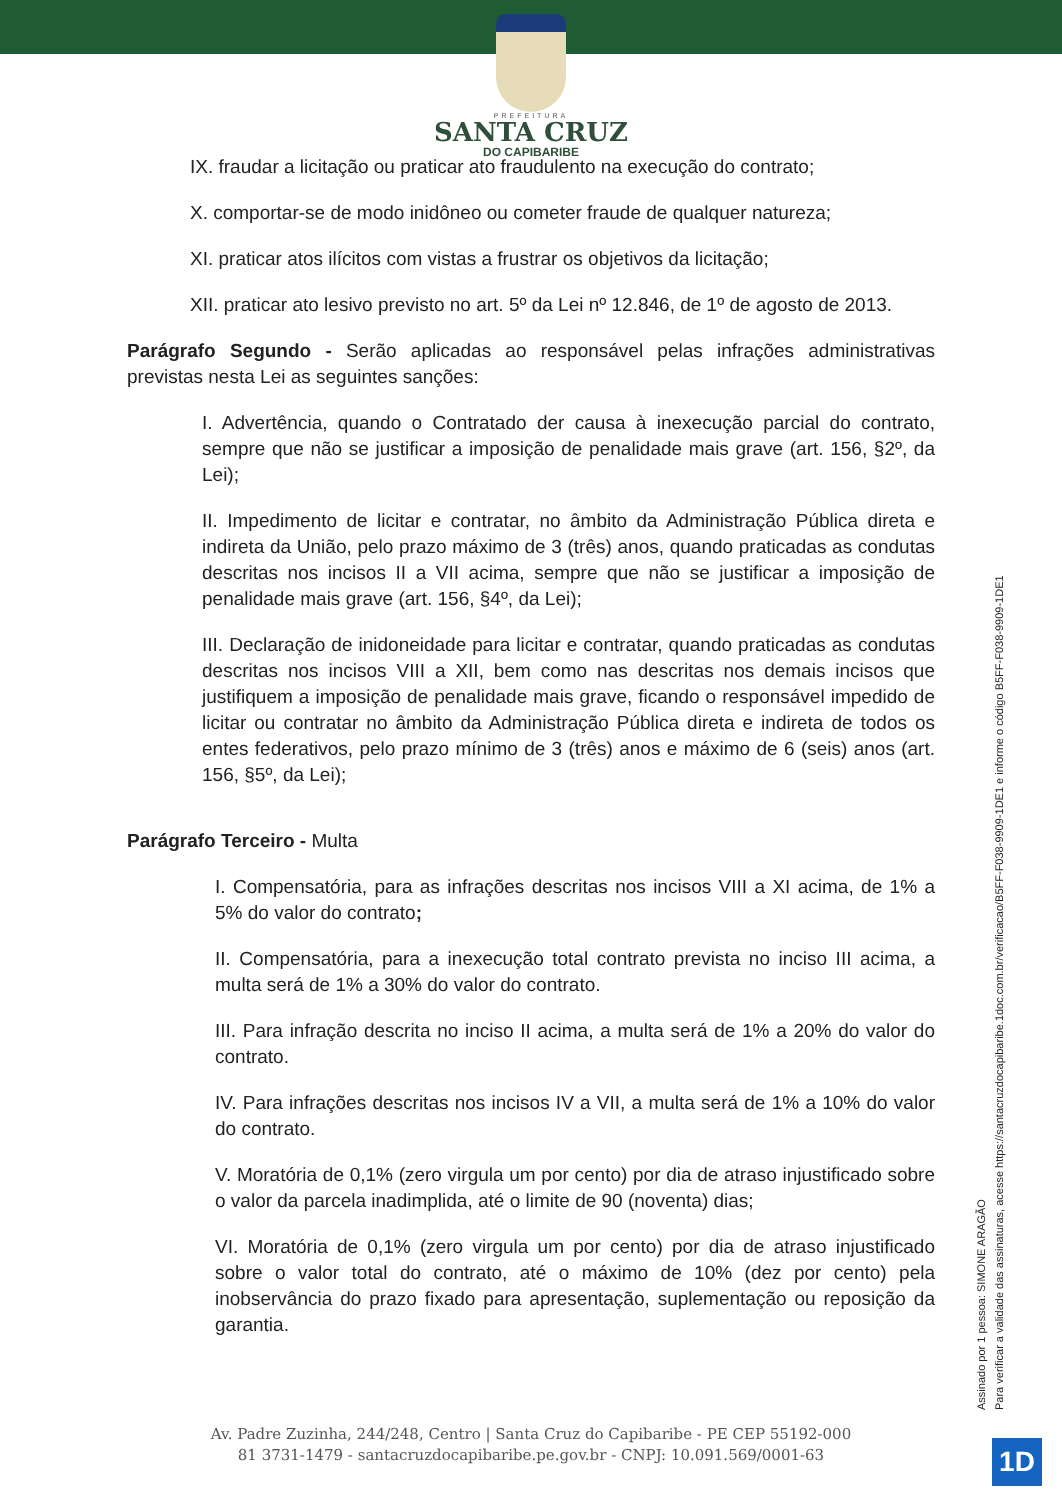PREFEITURA
SANTA CRUZ
DO CAPIBARIBE
IX. fraudar a licitação ou praticar ato fraudulento na execução do contrato;
X. comportar-se de modo inidôneo ou cometer fraude de qualquer natureza;
XI. praticar atos ilícitos com vistas a frustrar os objetivos da licitação;
XII. praticar ato lesivo previsto no art. 5º da Lei nº 12.846, de 1º de agosto de 2013.
Parágrafo Segundo - Serão aplicadas ao responsável pelas infrações administrativas previstas nesta Lei as seguintes sanções:
I. Advertência, quando o Contratado der causa à inexecução parcial do contrato, sempre que não se justificar a imposição de penalidade mais grave (art. 156, §2º, da Lei);
II. Impedimento de licitar e contratar, no âmbito da Administração Pública direta e indireta da União, pelo prazo máximo de 3 (três) anos, quando praticadas as condutas descritas nos incisos II a VII acima, sempre que não se justificar a imposição de penalidade mais grave (art. 156, §4º, da Lei);
III. Declaração de inidoneidade para licitar e contratar, quando praticadas as condutas descritas nos incisos VIII a XII, bem como nas descritas nos demais incisos que justifiquem a imposição de penalidade mais grave, ficando o responsável impedido de licitar ou contratar no âmbito da Administração Pública direta e indireta de todos os entes federativos, pelo prazo mínimo de 3 (três) anos e máximo de 6 (seis) anos (art. 156, §5º, da Lei);
Parágrafo Terceiro - Multa
I. Compensatória, para as infrações descritas nos incisos VIII a XI acima, de 1% a 5% do valor do contrato;
II. Compensatória, para a inexecução total contrato prevista no inciso III acima, a multa será de 1% a 30% do valor do contrato.
III. Para infração descrita no inciso II acima, a multa será de 1% a 20% do valor do contrato.
IV. Para infrações descritas nos incisos IV a VII, a multa será de 1% a 10% do valor do contrato.
V. Moratória de 0,1% (zero virgula um por cento) por dia de atraso injustificado sobre o valor da parcela inadimplida, até o limite de 90 (noventa) dias;
VI. Moratória de 0,1% (zero virgula um por cento) por dia de atraso injustificado sobre o valor total do contrato, até o máximo de 10% (dez por cento) pela inobservância do prazo fixado para apresentação, suplementação ou reposição da garantia.
Assinado por 1 pessoa: SIMONE ARAGÃO
Para verificar a validade das assinaturas, acesse https://santacruzdocapibaribe.1doc.com.br/verificacao/B5FF-F038-9909-1DE1 e informe o código B5FF-F038-9909-1DE1
Av. Padre Zuzinha, 244/248, Centro | Santa Cruz do Capibaribe - PE CEP 55192-000
81 3731-1479 - santacruzdocapibaribe.pe.gov.br - CNPJ: 10.091.569/0001-63
1D